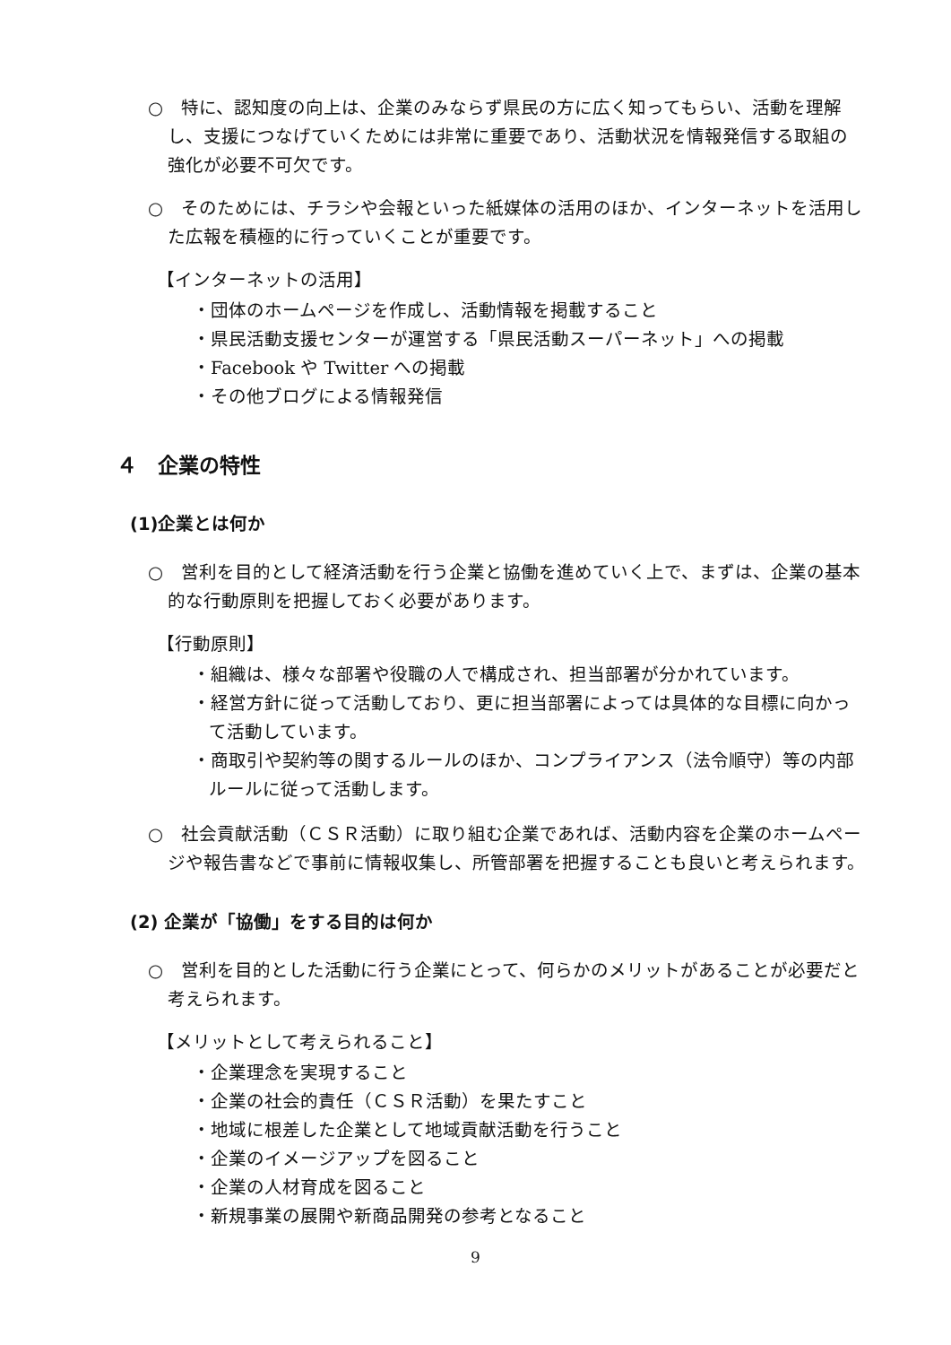○　特に、認知度の向上は、企業のみならず県民の方に広く知ってもらい、活動を理解し、支援につなげていくためには非常に重要であり、活動状況を情報発信する取組の強化が必要不可欠です。
○　そのためには、チラシや会報といった紙媒体の活用のほか、インターネットを活用した広報を積極的に行っていくことが重要です。
【インターネットの活用】
・団体のホームページを作成し、活動情報を掲載すること
・県民活動支援センターが運営する「県民活動スーパーネット」への掲載
・Facebook や Twitter への掲載
・その他ブログによる情報発信
４　企業の特性
(1)企業とは何か
○　営利を目的として経済活動を行う企業と協働を進めていく上で、まずは、企業の基本的な行動原則を把握しておく必要があります。
【行動原則】
・組織は、様々な部署や役職の人で構成され、担当部署が分かれています。
・経営方針に従って活動しており、更に担当部署によっては具体的な目標に向かって活動しています。
・商取引や契約等の関するルールのほか、コンプライアンス（法令順守）等の内部ルールに従って活動します。
○　社会貢献活動（ＣＳＲ活動）に取り組む企業であれば、活動内容を企業のホームページや報告書などで事前に情報収集し、所管部署を把握することも良いと考えられます。
(2) 企業が「協働」をする目的は何か
○　営利を目的とした活動に行う企業にとって、何らかのメリットがあることが必要だと考えられます。
【メリットとして考えられること】
・企業理念を実現すること
・企業の社会的責任（ＣＳＲ活動）を果たすこと
・地域に根差した企業として地域貢献活動を行うこと
・企業のイメージアップを図ること
・企業の人材育成を図ること
・新規事業の展開や新商品開発の参考となること
9